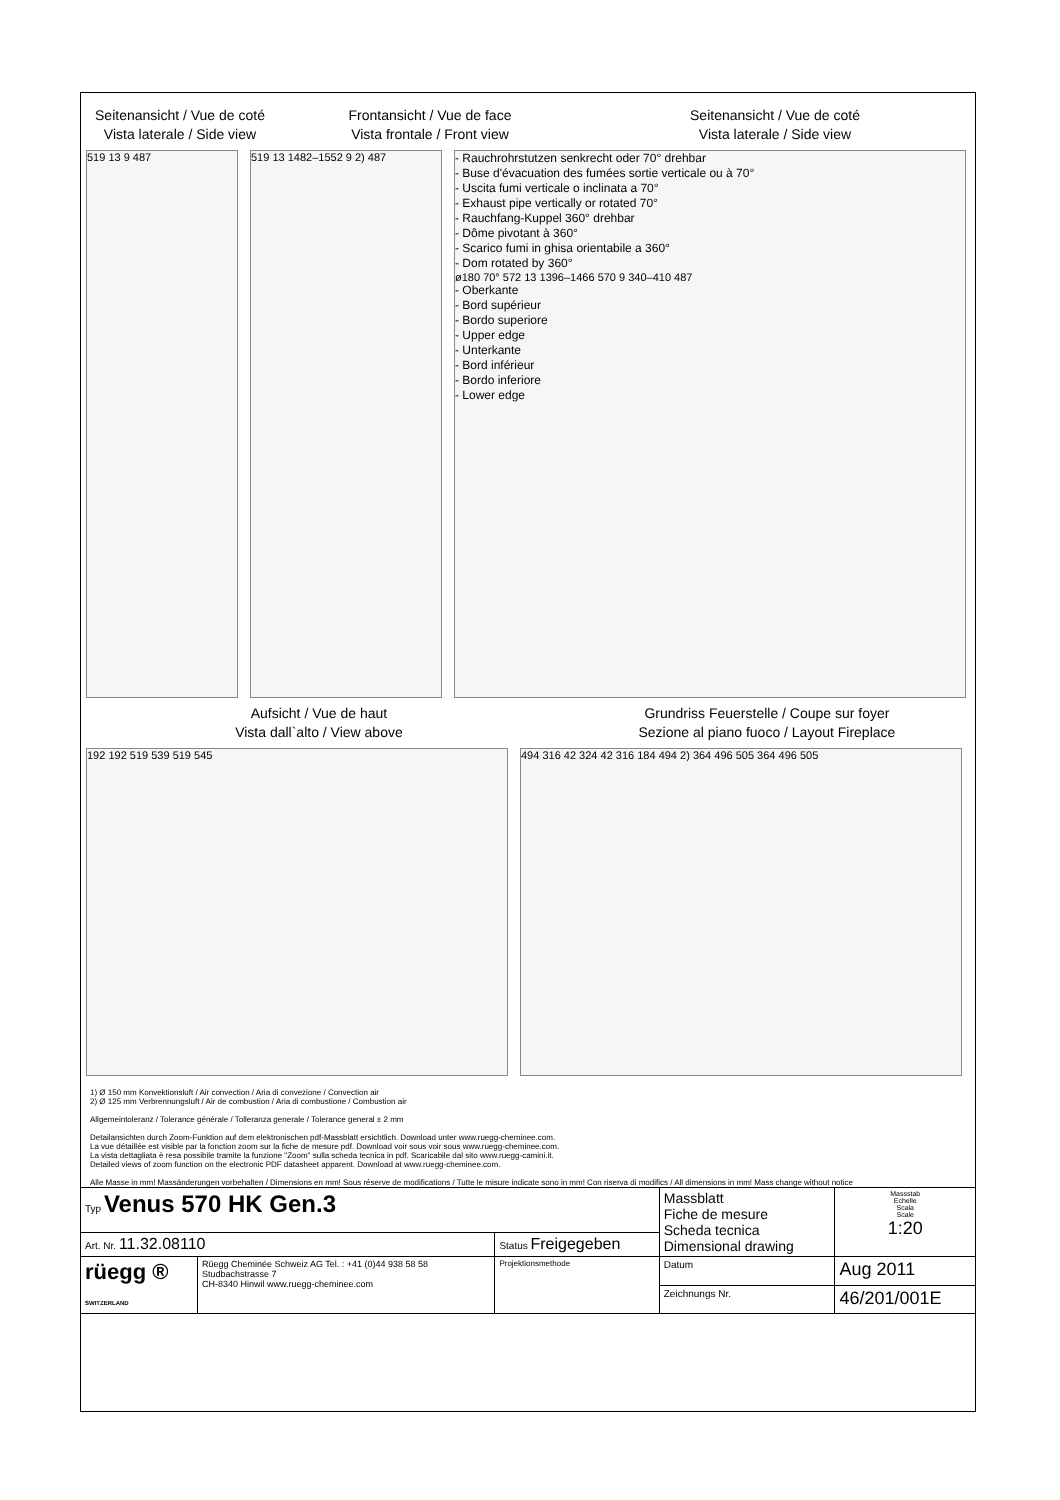Seitenansicht / Vue de coté
Vista laterale / Side view
Frontansicht / Vue de face
Vista frontale / Front view
Seitenansicht / Vue de coté
Vista laterale / Side view
519 13 9 487 519 13 1482–1552 9 2) 487
- Rauchrohrstutzen senkrecht oder 70° drehbar
- Buse d'évacuation des fumées sortie verticale ou à 70°
- Uscita fumi verticale o inclinata a 70°
- Exhaust pipe vertically or rotated 70°
- Rauchfang-Kuppel 360° drehbar
- Dôme pivotant à 360°
- Scarico fumi in ghisa orientabile a 360°
- Dom rotated by 360°
ø180 70° 572 13 1396–1466 570 9 340–410 487
- Oberkante
- Bord supérieur
- Bordo superiore
- Upper edge
- Unterkante
- Bord inférieur
- Bordo inferiore
- Lower edge
Aufsicht / Vue de haut
Vista dall`alto / View above
Grundriss Feuerstelle / Coupe sur foyer
Sezione al piano fuoco / Layout Fireplace
192 192 519 539 519 545 494 316 42 324 42 316 184 494 2) 364 496 505 364 496 505
1) Ø 150 mm Konvektionsluft / Air convection / Aria di convezione / Convection air
2) Ø 125 mm Verbrennungsluft / Air de combustion / Aria di combustione / Combustion air
Allgemeintoleranz / Tolerance générale / Tolleranza generale / Tolerance general ± 2 mm
Detailansichten durch Zoom-Funktion auf dem elektronischen pdf-Massblatt ersichtlich. Download unter www.ruegg-cheminee.com.
La vue détaillée est visible par la fonction zoom sur la fiche de mesure pdf. Download voir sous voir sous www.ruegg-cheminee.com.
La vista dettagliata è resa possibile tramite la funzione "Zoom" sulla scheda tecnica in pdf. Scaricabile dal sito www.ruegg-camini.it.
Detailed views of zoom function on the electronic PDF datasheet apparent. Download at www.ruegg-cheminee.com.
Alle Masse in mm! Massänderungen vorbehalten / Dimensions en mm! Sous réserve de modifications / Tutte le misure indicate sono in mm! Con riserva di modifics / All dimensions in mm! Mass change without notice
| Typ Venus 570 HK Gen.3 | | | Massblatt Fiche de mesure Scheda tecnica Dimensional drawing | | Massstab Echelle Scala Scale 1:20 |
| Art. Nr. 11.32.08110 | | Status Freigegeben | | | |
| rüegg ® SWITZERLAND | Rüegg Cheminée Schweiz AG Tel. : +41 (0)44 938 58 58 Studbachstrasse 7 CH-8340 Hinwil www.ruegg-cheminee.com | Projektionsmethode | Datum | Aug 2011 | |
| | | | Zeichnungs Nr. | 46/201/001E | |